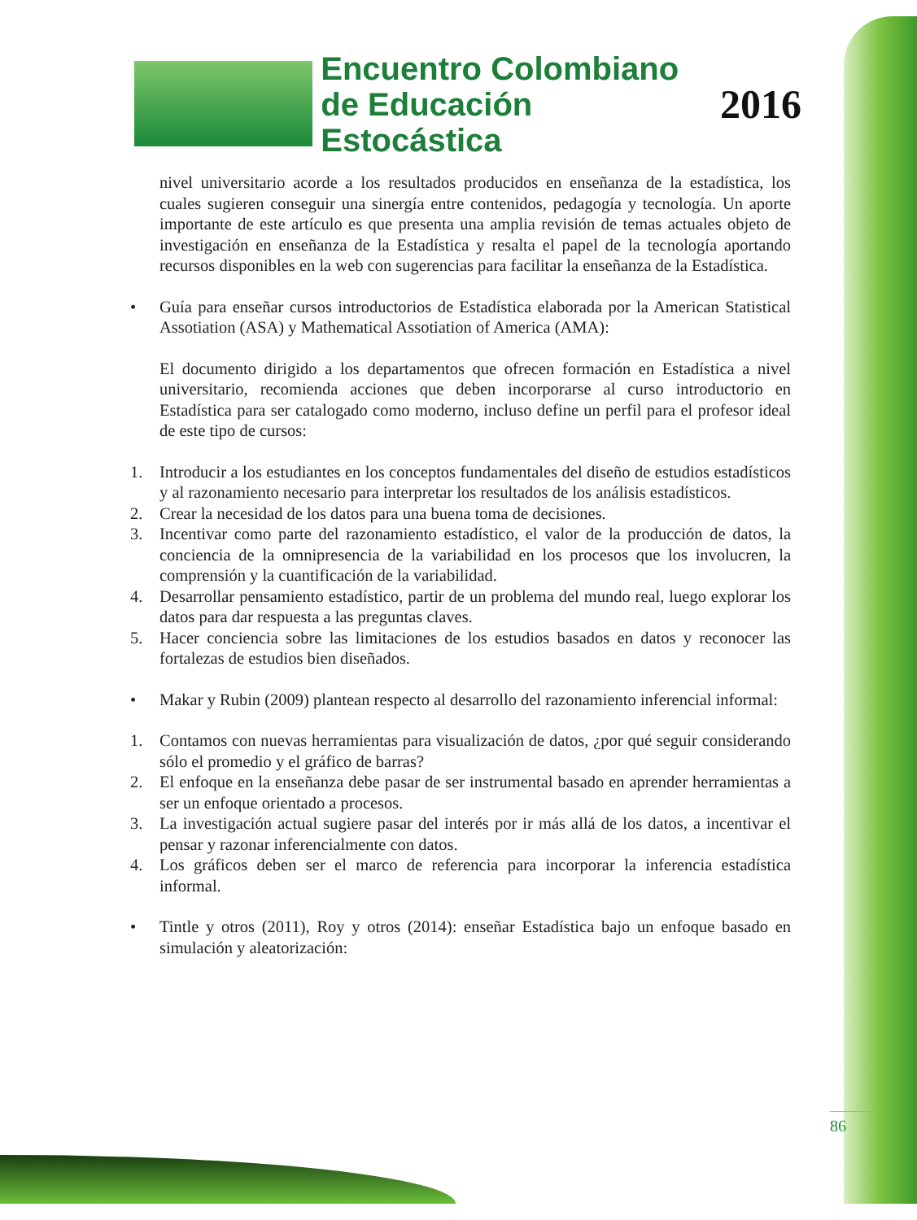Encuentro Colombiano
de Educación Estocástica
2016
nivel universitario acorde a los resultados producidos en enseñanza de la estadística, los cuales sugieren conseguir una sinergía entre contenidos, pedagogía y tecnología. Un aporte importante de este artículo es que presenta una amplia revisión de temas actuales objeto de investigación en enseñanza de la Estadística y resalta el papel de la tecnología aportando recursos disponibles en la web con sugerencias para facilitar la enseñanza de la Estadística.
• Guía para enseñar cursos introductorios de Estadística elaborada por la American Statistical Assotiation (ASA) y Mathematical Assotiation of America (AMA):
El documento dirigido a los departamentos que ofrecen formación en Estadística a nivel universitario, recomienda acciones que deben incorporarse al curso introductorio en Estadística para ser catalogado como moderno, incluso define un perfil para el profesor ideal de este tipo de cursos:
1. Introducir a los estudiantes en los conceptos fundamentales del diseño de estudios estadísticos y al razonamiento necesario para interpretar los resultados de los análisis estadísticos.
2. Crear la necesidad de los datos para una buena toma de decisiones.
3. Incentivar como parte del razonamiento estadístico, el valor de la producción de datos, la conciencia de la omnipresencia de la variabilidad en los procesos que los involucren, la comprensión y la cuantificación de la variabilidad.
4. Desarrollar pensamiento estadístico, partir de un problema del mundo real, luego explorar los datos para dar respuesta a las preguntas claves.
5. Hacer conciencia sobre las limitaciones de los estudios basados en datos y reconocer las fortalezas de estudios bien diseñados.
• Makar y Rubin (2009) plantean respecto al desarrollo del razonamiento inferencial informal:
1. Contamos con nuevas herramientas para visualización de datos, ¿por qué seguir considerando sólo el promedio y el gráfico de barras?
2. El enfoque en la enseñanza debe pasar de ser instrumental basado en aprender herramientas a ser un enfoque orientado a procesos.
3. La investigación actual sugiere pasar del interés por ir más allá de los datos, a incentivar el pensar y razonar inferencialmente con datos.
4. Los gráficos deben ser el marco de referencia para incorporar la inferencia estadística informal.
• Tintle y otros (2011), Roy y otros (2014): enseñar Estadística bajo un enfoque basado en simulación y aleatorización:
86